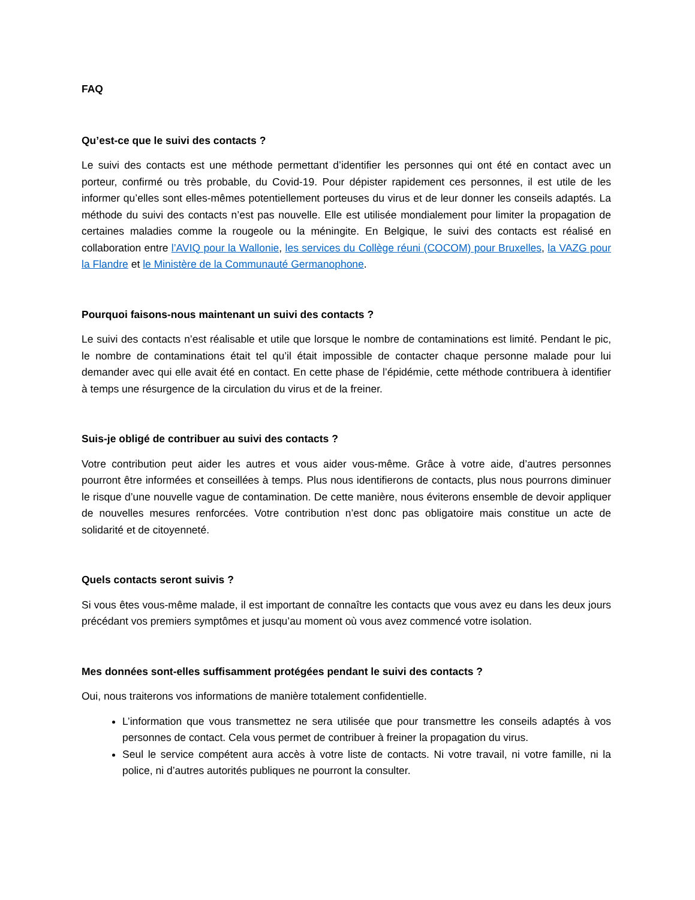FAQ
Qu’est-ce que le suivi des contacts ?
Le suivi des contacts est une méthode permettant d’identifier les personnes qui ont été en contact avec un porteur, confirmé ou très probable, du Covid-19. Pour dépister rapidement ces personnes, il est utile de les informer qu’elles sont elles-mêmes potentiellement porteuses du virus et de leur donner les conseils adaptés. La méthode du suivi des contacts n’est pas nouvelle. Elle est utilisée mondialement pour limiter la propagation de certaines maladies comme la rougeole ou la méningite. En Belgique, le suivi des contacts est réalisé en collaboration entre l’AVIQ pour la Wallonie, les services du Collège réuni (COCOM) pour Bruxelles, la VAZG pour la Flandre et le Ministère de la Communauté Germanophone.
Pourquoi faisons-nous maintenant un suivi des contacts ?
Le suivi des contacts n’est réalisable et utile que lorsque le nombre de contaminations est limité. Pendant le pic, le nombre de contaminations était tel qu’il était impossible de contacter chaque personne malade pour lui demander avec qui elle avait été en contact. En cette phase de l’épidémie, cette méthode contribuera à identifier à temps une résurgence de la circulation du virus et de la freiner.
Suis-je obligé de contribuer au suivi des contacts ?
Votre contribution peut aider les autres et vous aider vous-même. Grâce à votre aide, d’autres personnes pourront être informées et conseillées à temps. Plus nous identifierons de contacts, plus nous pourrons diminuer le risque d’une nouvelle vague de contamination. De cette manière, nous éviterons ensemble de devoir appliquer de nouvelles mesures renforcées. Votre contribution n’est donc pas obligatoire mais constitue un acte de solidarité et de citoyenneté.
Quels contacts seront suivis ?
Si vous êtes vous-même malade, il est important de connaître les contacts que vous avez eu dans les deux jours précédant vos premiers symptômes et jusqu’au moment où vous avez commencé votre isolation.
Mes données sont-elles suffisamment protégées pendant le suivi des contacts ?
Oui, nous traiterons vos informations de manière totalement confidentielle.
L’information que vous transmettez ne sera utilisée que pour transmettre les conseils adaptés à vos personnes de contact. Cela vous permet de contribuer à freiner la propagation du virus.
Seul le service compétent aura accès à votre liste de contacts. Ni votre travail, ni votre famille, ni la police, ni d’autres autorités publiques ne pourront la consulter.